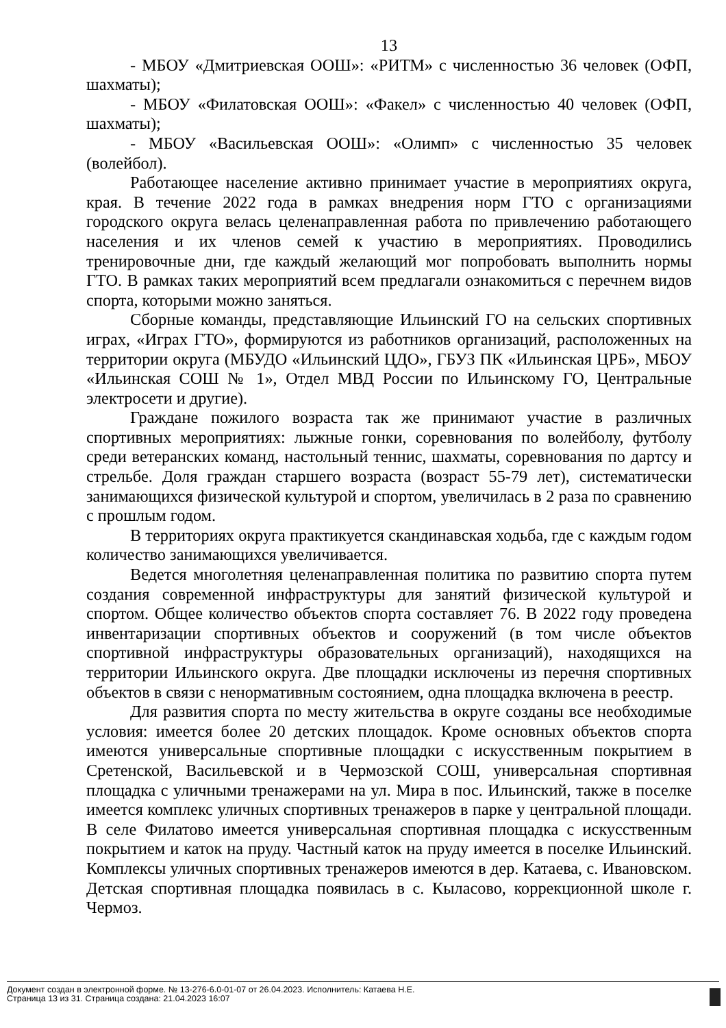13
- МБОУ «Дмитриевская ООШ»: «РИТМ» с численностью 36 человек (ОФП, шахматы);
- МБОУ «Филатовская ООШ»: «Факел» с численностью 40 человек (ОФП, шахматы);
- МБОУ «Васильевская ООШ»: «Олимп» с численностью 35 человек (волейбол).
Работающее население активно принимает участие в мероприятиях округа, края. В течение 2022 года в рамках внедрения норм ГТО с организациями городского округа велась целенаправленная работа по привлечению работающего населения и их членов семей к участию в мероприятиях. Проводились тренировочные дни, где каждый желающий мог попробовать выполнить нормы ГТО. В рамках таких мероприятий всем предлагали ознакомиться с перечнем видов спорта, которыми можно заняться.
Сборные команды, представляющие Ильинский ГО на сельских спортивных играх, «Играх ГТО», формируются из работников организаций, расположенных на территории округа (МБУДО «Ильинский ЦДО», ГБУЗ ПК «Ильинская ЦРБ», МБОУ «Ильинская СОШ № 1», Отдел МВД России по Ильинскому ГО, Центральные электросети и другие).
Граждане пожилого возраста так же принимают участие в различных спортивных мероприятиях: лыжные гонки, соревнования по волейболу, футболу среди ветеранских команд, настольный теннис, шахматы, соревнования по дартсу и стрельбе. Доля граждан старшего возраста (возраст 55-79 лет), систематически занимающихся физической культурой и спортом, увеличилась в 2 раза по сравнению с прошлым годом.
В территориях округа практикуется скандинавская ходьба, где с каждым годом количество занимающихся увеличивается.
Ведется многолетняя целенаправленная политика по развитию спорта путем создания современной инфраструктуры для занятий физической культурой и спортом. Общее количество объектов спорта составляет 76. В 2022 году проведена инвентаризации спортивных объектов и сооружений (в том числе объектов спортивной инфраструктуры образовательных организаций), находящихся на территории Ильинского округа. Две площадки исключены из перечня спортивных объектов в связи с ненормативным состоянием, одна площадка включена в реестр.
Для развития спорта по месту жительства в округе созданы все необходимые условия: имеется более 20 детских площадок. Кроме основных объектов спорта имеются универсальные спортивные площадки с искусственным покрытием в Сретенской, Васильевской и в Чермозской СОШ, универсальная спортивная площадка с уличными тренажерами на ул. Мира в пос. Ильинский, также в поселке имеется комплекс уличных спортивных тренажеров в парке у центральной площади. В селе Филатово имеется универсальная спортивная площадка с искусственным покрытием и каток на пруду. Частный каток на пруду имеется в поселке Ильинский. Комплексы уличных спортивных тренажеров имеются в дер. Катаева, с. Ивановском. Детская спортивная площадка появилась в с. Кыласово, коррекционной школе г. Чермоз.
Документ создан в электронной форме. № 13-276-6.0-01-07 от 26.04.2023. Исполнитель: Катаева Н.Е.
Страница 13 из 31. Страница создана: 21.04.2023 16:07